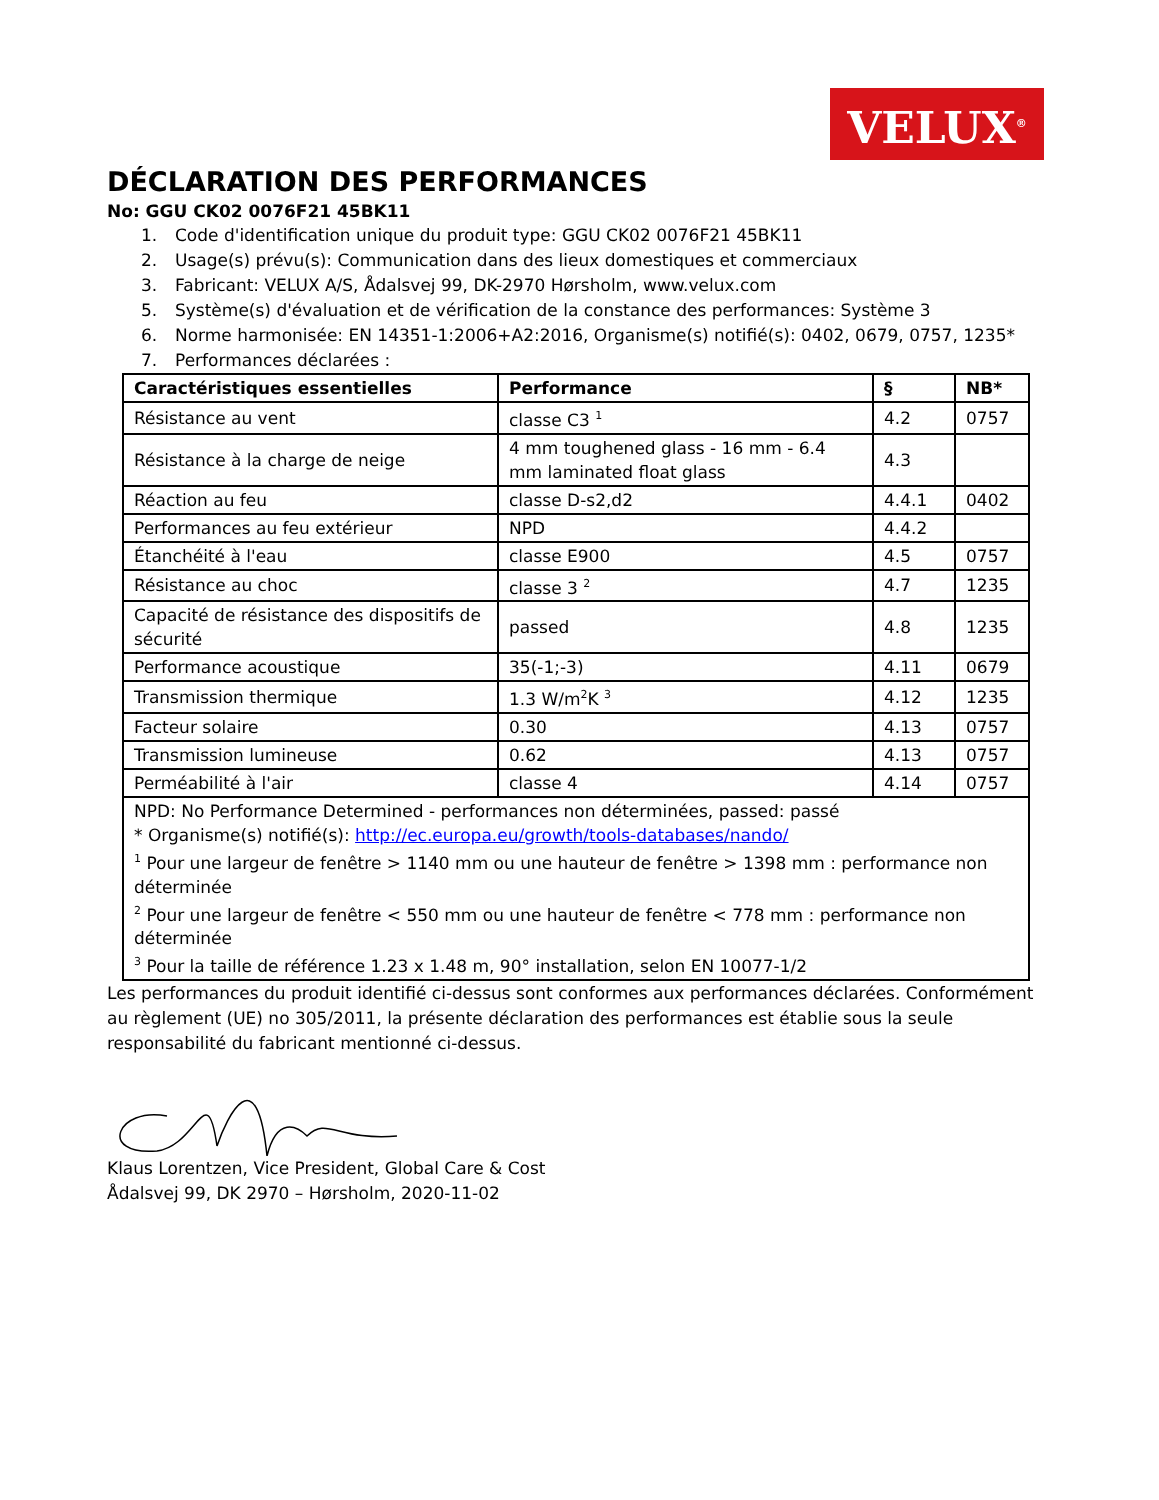VELUX<sup>®</sup>
DÉCLARATION DES PERFORMANCES
No: GGU CK02 0076F21 45BK11
1. Code d'identification unique du produit type: GGU CK02 0076F21 45BK11
2. Usage(s) prévu(s): Communication dans des lieux domestiques et commerciaux
3. Fabricant: VELUX A/S, Ådalsvej 99, DK-2970 Hørsholm, www.velux.com
5. Système(s) d'évaluation et de vérification de la constance des performances: Système 3
6. Norme harmonisée: EN 14351-1:2006+A2:2016, Organisme(s) notifié(s): 0402, 0679, 0757, 1235*
7. Performances déclarées :
| Caractéristiques essentielles | Performance | § | NB* |
| --- | --- | --- | --- |
| Résistance au vent | classe C3 <sup>1</sup> | 4.2 | 0757 |
| Résistance à la charge de neige | 4 mm toughened glass - 16 mm - 6.4 mm laminated float glass | 4.3 | |
| Réaction au feu | classe D-s2,d2 | 4.4.1 | 0402 |
| Performances au feu extérieur | NPD | 4.4.2 | |
| Étanchéité à l'eau | classe E900 | 4.5 | 0757 |
| Résistance au choc | classe 3 <sup>2</sup> | 4.7 | 1235 |
| Capacité de résistance des dispositifs de sécurité | passed | 4.8 | 1235 |
| Performance acoustique | 35(-1;-3) | 4.11 | 0679 |
| Transmission thermique | 1.3 W/m<sup>2</sup>K <sup>3</sup> | 4.12 | 1235 |
| Facteur solaire | 0.30 | 4.13 | 0757 |
| Transmission lumineuse | 0.62 | 4.13 | 0757 |
| Perméabilité à l'air | classe 4 | 4.14 | 0757 |
| NPD: No Performance Determined - performances non déterminées, passed: passé * Organisme(s) notifié(s): http://ec.europa.eu/growth/tools-databases/nando/ <sup>1</sup> Pour une largeur de fenêtre > 1140 mm ou une hauteur de fenêtre > 1398 mm : performance non déterminée <sup>2</sup> Pour une largeur de fenêtre < 550 mm ou une hauteur de fenêtre < 778 mm : performance non déterminée <sup>3</sup> Pour la taille de référence 1.23 x 1.48 m, 90° installation, selon EN 10077-1/2 | | | |
Les performances du produit identifié ci-dessus sont conformes aux performances déclarées. Conformément au règlement (UE) no 305/2011, la présente déclaration des performances est établie sous la seule responsabilité du fabricant mentionné ci-dessus.
Klaus Lorentzen, Vice President, Global Care & Cost
Ådalsvej 99, DK 2970 – Hørsholm, 2020-11-02